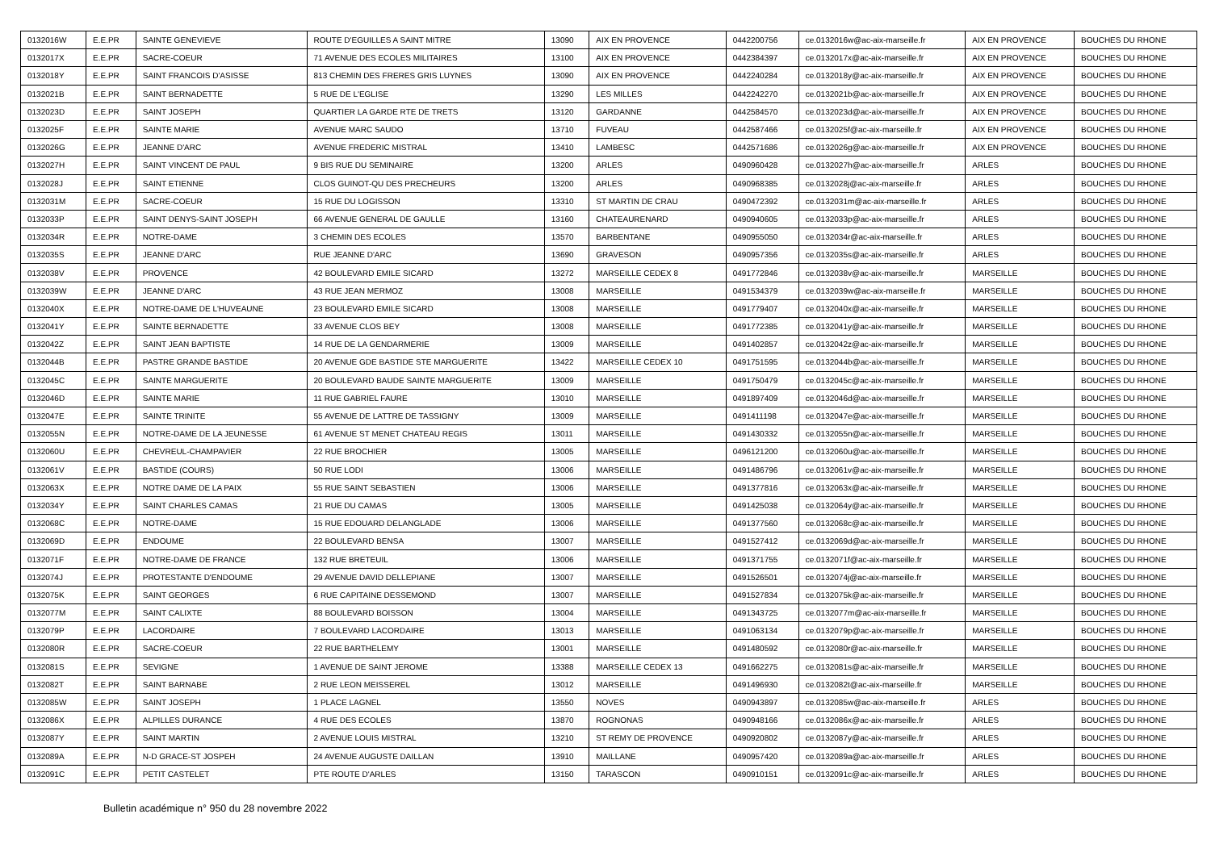| 0132016W | E.E.PR | SAINTE GENEVIEVE | ROUTE D'EGUILLES A SAINT MITRE | 13090 | AIX EN PROVENCE | 0442200756 | ce.0132016w@ac-aix-marseille.fr | AIX EN PROVENCE | BOUCHES DU RHONE |
| 0132017X | E.E.PR | SACRE-COEUR | 71 AVENUE DES ECOLES MILITAIRES | 13100 | AIX EN PROVENCE | 0442384397 | ce.0132017x@ac-aix-marseille.fr | AIX EN PROVENCE | BOUCHES DU RHONE |
| 0132018Y | E.E.PR | SAINT FRANCOIS D'ASISSE | 813 CHEMIN DES FRERES GRIS LUYNES | 13090 | AIX EN PROVENCE | 0442240284 | ce.0132018y@ac-aix-marseille.fr | AIX EN PROVENCE | BOUCHES DU RHONE |
| 0132021B | E.E.PR | SAINT BERNADETTE | 5 RUE DE L'EGLISE | 13290 | LES MILLES | 0442242270 | ce.0132021b@ac-aix-marseille.fr | AIX EN PROVENCE | BOUCHES DU RHONE |
| 0132023D | E.E.PR | SAINT JOSEPH | QUARTIER LA GARDE RTE DE TRETS | 13120 | GARDANNE | 0442584570 | ce.0132023d@ac-aix-marseille.fr | AIX EN PROVENCE | BOUCHES DU RHONE |
| 0132025F | E.E.PR | SAINTE MARIE | AVENUE MARC SAUDO | 13710 | FUVEAU | 0442587466 | ce.0132025f@ac-aix-marseille.fr | AIX EN PROVENCE | BOUCHES DU RHONE |
| 0132026G | E.E.PR | JEANNE D'ARC | AVENUE FREDERIC MISTRAL | 13410 | LAMBESC | 0442571686 | ce.0132026g@ac-aix-marseille.fr | AIX EN PROVENCE | BOUCHES DU RHONE |
| 0132027H | E.E.PR | SAINT VINCENT DE PAUL | 9 BIS RUE DU SEMINAIRE | 13200 | ARLES | 0490960428 | ce.0132027h@ac-aix-marseille.fr | ARLES | BOUCHES DU RHONE |
| 0132028J | E.E.PR | SAINT ETIENNE | CLOS GUINOT-QU DES PRECHEURS | 13200 | ARLES | 0490968385 | ce.0132028j@ac-aix-marseille.fr | ARLES | BOUCHES DU RHONE |
| 0132031M | E.E.PR | SACRE-COEUR | 15 RUE DU LOGISSON | 13310 | ST MARTIN DE CRAU | 0490472392 | ce.0132031m@ac-aix-marseille.fr | ARLES | BOUCHES DU RHONE |
| 0132033P | E.E.PR | SAINT DENYS-SAINT JOSEPH | 66 AVENUE GENERAL DE GAULLE | 13160 | CHATEAURENARD | 0490940605 | ce.0132033p@ac-aix-marseille.fr | ARLES | BOUCHES DU RHONE |
| 0132034R | E.E.PR | NOTRE-DAME | 3 CHEMIN DES ECOLES | 13570 | BARBENTANE | 0490955050 | ce.0132034r@ac-aix-marseille.fr | ARLES | BOUCHES DU RHONE |
| 0132035S | E.E.PR | JEANNE D'ARC | RUE JEANNE D'ARC | 13690 | GRAVESON | 0490957356 | ce.0132035s@ac-aix-marseille.fr | ARLES | BOUCHES DU RHONE |
| 0132038V | E.E.PR | PROVENCE | 42 BOULEVARD EMILE SICARD | 13272 | MARSEILLE CEDEX 8 | 0491772846 | ce.0132038v@ac-aix-marseille.fr | MARSEILLE | BOUCHES DU RHONE |
| 0132039W | E.E.PR | JEANNE D'ARC | 43 RUE JEAN MERMOZ | 13008 | MARSEILLE | 0491534379 | ce.0132039w@ac-aix-marseille.fr | MARSEILLE | BOUCHES DU RHONE |
| 0132040X | E.E.PR | NOTRE-DAME DE L'HUVEAUNE | 23 BOULEVARD EMILE SICARD | 13008 | MARSEILLE | 0491779407 | ce.0132040x@ac-aix-marseille.fr | MARSEILLE | BOUCHES DU RHONE |
| 0132041Y | E.E.PR | SAINTE BERNADETTE | 33 AVENUE CLOS BEY | 13008 | MARSEILLE | 0491772385 | ce.0132041y@ac-aix-marseille.fr | MARSEILLE | BOUCHES DU RHONE |
| 0132042Z | E.E.PR | SAINT JEAN BAPTISTE | 14 RUE DE LA GENDARMERIE | 13009 | MARSEILLE | 0491402857 | ce.0132042z@ac-aix-marseille.fr | MARSEILLE | BOUCHES DU RHONE |
| 0132044B | E.E.PR | PASTRE GRANDE BASTIDE | 20 AVENUE GDE BASTIDE STE MARGUERITE | 13422 | MARSEILLE CEDEX 10 | 0491751595 | ce.0132044b@ac-aix-marseille.fr | MARSEILLE | BOUCHES DU RHONE |
| 0132045C | E.E.PR | SAINTE MARGUERITE | 20 BOULEVARD BAUDE SAINTE MARGUERITE | 13009 | MARSEILLE | 0491750479 | ce.0132045c@ac-aix-marseille.fr | MARSEILLE | BOUCHES DU RHONE |
| 0132046D | E.E.PR | SAINTE MARIE | 11 RUE GABRIEL FAURE | 13010 | MARSEILLE | 0491897409 | ce.0132046d@ac-aix-marseille.fr | MARSEILLE | BOUCHES DU RHONE |
| 0132047E | E.E.PR | SAINTE TRINITE | 55 AVENUE DE LATTRE DE TASSIGNY | 13009 | MARSEILLE | 0491411198 | ce.0132047e@ac-aix-marseille.fr | MARSEILLE | BOUCHES DU RHONE |
| 0132055N | E.E.PR | NOTRE-DAME DE LA JEUNESSE | 61 AVENUE ST MENET CHATEAU REGIS | 13011 | MARSEILLE | 0491430332 | ce.0132055n@ac-aix-marseille.fr | MARSEILLE | BOUCHES DU RHONE |
| 0132060U | E.E.PR | CHEVREUL-CHAMPAVIER | 22 RUE BROCHIER | 13005 | MARSEILLE | 0496121200 | ce.0132060u@ac-aix-marseille.fr | MARSEILLE | BOUCHES DU RHONE |
| 0132061V | E.E.PR | BASTIDE (COURS) | 50 RUE LODI | 13006 | MARSEILLE | 0491486796 | ce.0132061v@ac-aix-marseille.fr | MARSEILLE | BOUCHES DU RHONE |
| 0132063X | E.E.PR | NOTRE DAME DE LA PAIX | 55 RUE SAINT SEBASTIEN | 13006 | MARSEILLE | 0491377816 | ce.0132063x@ac-aix-marseille.fr | MARSEILLE | BOUCHES DU RHONE |
| 0132034Y | E.E.PR | SAINT CHARLES CAMAS | 21 RUE DU CAMAS | 13005 | MARSEILLE | 0491425038 | ce.0132064y@ac-aix-marseille.fr | MARSEILLE | BOUCHES DU RHONE |
| 0132068C | E.E.PR | NOTRE-DAME | 15 RUE EDOUARD DELANGLADE | 13006 | MARSEILLE | 0491377560 | ce.0132068c@ac-aix-marseille.fr | MARSEILLE | BOUCHES DU RHONE |
| 0132069D | E.E.PR | ENDOUME | 22 BOULEVARD BENSA | 13007 | MARSEILLE | 0491527412 | ce.0132069d@ac-aix-marseille.fr | MARSEILLE | BOUCHES DU RHONE |
| 0132071F | E.E.PR | NOTRE-DAME DE FRANCE | 132 RUE BRETEUIL | 13006 | MARSEILLE | 0491371755 | ce.0132071f@ac-aix-marseille.fr | MARSEILLE | BOUCHES DU RHONE |
| 0132074J | E.E.PR | PROTESTANTE D'ENDOUME | 29 AVENUE DAVID DELLEPIANE | 13007 | MARSEILLE | 0491526501 | ce.0132074j@ac-aix-marseille.fr | MARSEILLE | BOUCHES DU RHONE |
| 0132075K | E.E.PR | SAINT GEORGES | 6 RUE CAPITAINE DESSEMOND | 13007 | MARSEILLE | 0491527834 | ce.0132075k@ac-aix-marseille.fr | MARSEILLE | BOUCHES DU RHONE |
| 0132077M | E.E.PR | SAINT CALIXTE | 88 BOULEVARD BOISSON | 13004 | MARSEILLE | 0491343725 | ce.0132077m@ac-aix-marseille.fr | MARSEILLE | BOUCHES DU RHONE |
| 0132079P | E.E.PR | LACORDAIRE | 7 BOULEVARD LACORDAIRE | 13013 | MARSEILLE | 0491063134 | ce.0132079p@ac-aix-marseille.fr | MARSEILLE | BOUCHES DU RHONE |
| 0132080R | E.E.PR | SACRE-COEUR | 22 RUE BARTHELEMY | 13001 | MARSEILLE | 0491480592 | ce.0132080r@ac-aix-marseille.fr | MARSEILLE | BOUCHES DU RHONE |
| 0132081S | E.E.PR | SEVIGNE | 1 AVENUE DE SAINT JEROME | 13388 | MARSEILLE CEDEX 13 | 0491662275 | ce.0132081s@ac-aix-marseille.fr | MARSEILLE | BOUCHES DU RHONE |
| 0132082T | E.E.PR | SAINT BARNABE | 2 RUE LEON MEISSEREL | 13012 | MARSEILLE | 0491496930 | ce.0132082t@ac-aix-marseille.fr | MARSEILLE | BOUCHES DU RHONE |
| 0132085W | E.E.PR | SAINT JOSEPH | 1 PLACE LAGNEL | 13550 | NOVES | 0490943897 | ce.0132085w@ac-aix-marseille.fr | ARLES | BOUCHES DU RHONE |
| 0132086X | E.E.PR | ALPILLES DURANCE | 4 RUE DES ECOLES | 13870 | ROGNONAS | 0490948166 | ce.0132086x@ac-aix-marseille.fr | ARLES | BOUCHES DU RHONE |
| 0132087Y | E.E.PR | SAINT MARTIN | 2 AVENUE LOUIS MISTRAL | 13210 | ST REMY DE PROVENCE | 0490920802 | ce.0132087y@ac-aix-marseille.fr | ARLES | BOUCHES DU RHONE |
| 0132089A | E.E.PR | N-D GRACE-ST JOSPEH | 24 AVENUE AUGUSTE DAILLAN | 13910 | MAILLANE | 0490957420 | ce.0132089a@ac-aix-marseille.fr | ARLES | BOUCHES DU RHONE |
| 0132091C | E.E.PR | PETIT CASTELET | PTE ROUTE D'ARLES | 13150 | TARASCON | 0490910151 | ce.0132091c@ac-aix-marseille.fr | ARLES | BOUCHES DU RHONE |
Bulletin académique n° 950 du 28 novembre 2022